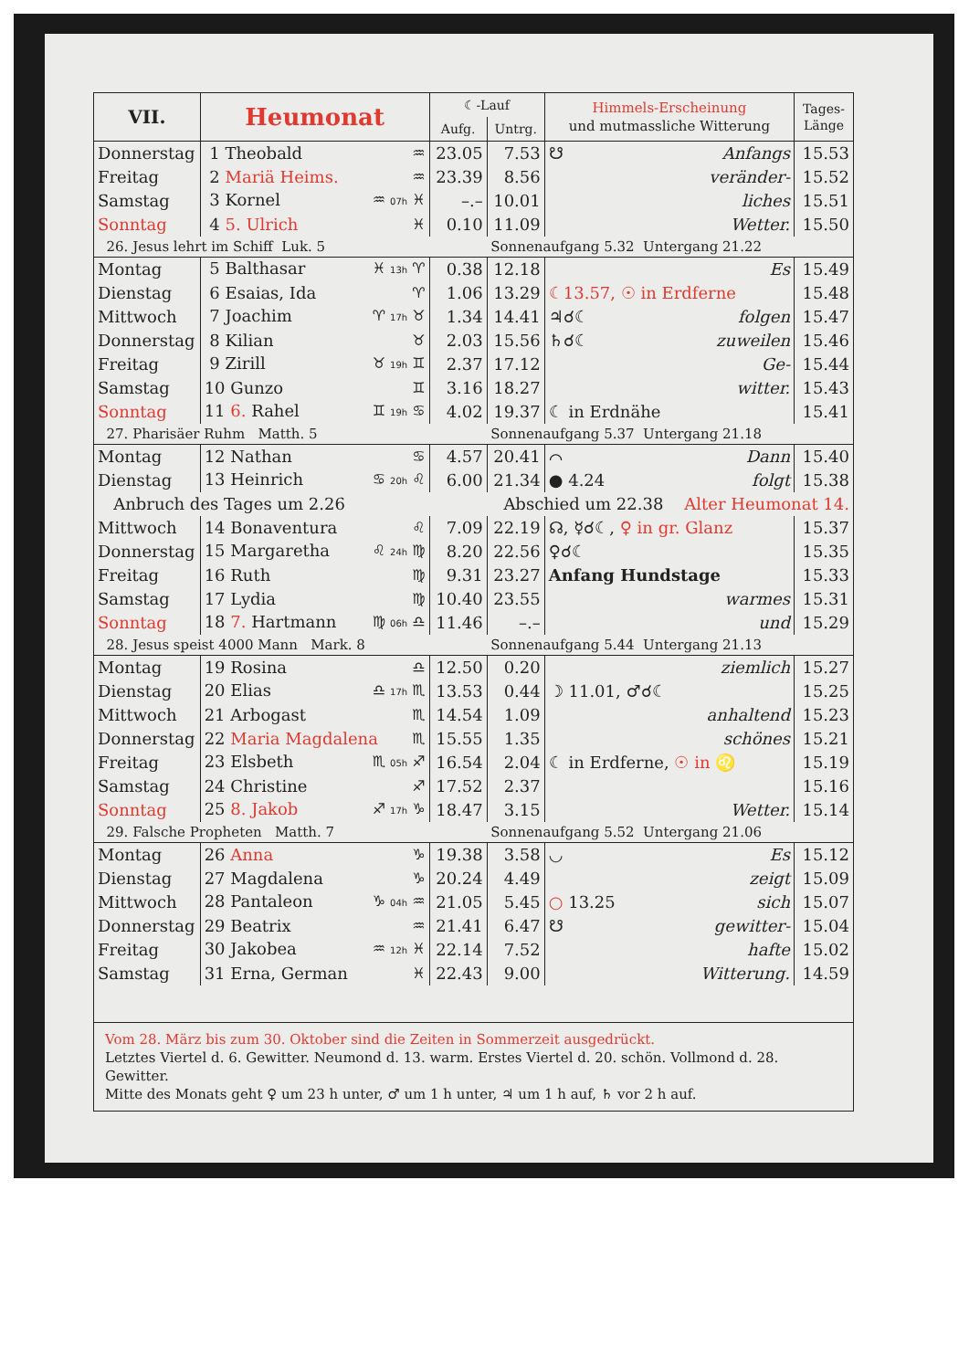| VII. | Heumonat | ☾-Lauf | | Himmels-Erscheinung und mutmassliche Witterung | Tages- Länge |
| --- | --- | --- | --- | --- | --- |
| | | Aufg. | Untrg. | | |
| Donnerstag | 1 Theobald ♒ | 23.05 | 7.53 | ☋ Anfangs | 15.53 |
| Freitag | 2 Mariä Heims. ♒ | 23.39 | 8.56 | veränder- | 15.52 |
| Samstag | 3 Kornel ♒ 07h ♓ | –.– | 10.01 | liches | 15.51 |
| Sonntag | 4 5. Ulrich ♓ | 0.10 | 11.09 | Wetter. | 15.50 |
| 26. Jesus lehrt im Schiff Luk. 5 | | | Sonnenaufgang 5.32 Untergang 21.22 | | |
| Montag | 5 Balthasar ♓ 13h ♈ | 0.38 | 12.18 | Es | 15.49 |
| Dienstag | 6 Esaias, Ida ♈ | 1.06 | 13.29 | ☾13.57, ☉ in Erdferne | 15.48 |
| Mittwoch | 7 Joachim ♈ 17h ♉ | 1.34 | 14.41 | ♃☌☾ folgen | 15.47 |
| Donnerstag | 8 Kilian ♉ | 2.03 | 15.56 | ♄☌☾ zuweilen | 15.46 |
| Freitag | 9 Zirill ♉ 19h ♊ | 2.37 | 17.12 | Ge- | 15.44 |
| Samstag | 10 Gunzo ♊ | 3.16 | 18.27 | witter. | 15.43 |
| Sonntag | 11 6. Rahel ♊ 19h ♋ | 4.02 | 19.37 | ☾ in Erdnähe | 15.41 |
| 27. Pharisäer Ruhm Matth. 5 | | | Sonnenaufgang 5.37 Untergang 21.18 | | |
| Montag | 12 Nathan ♋ | 4.57 | 20.41 | ⌒ Dann | 15.40 |
| Dienstag | 13 Heinrich ♋ 20h ♌ | 6.00 | 21.34 | ● 4.24 folgt | 15.38 |
| Anbruch des Tages um 2.26 | | | Abschied um 22.38 Alter Heumonat 14. | | |
| Mittwoch | 14 Bonaventura ♌ | 7.09 | 22.19 | ☊, ☿☌☾, ♀ in gr. Glanz | 15.37 |
| Donnerstag | 15 Margaretha ♌ 24h ♍ | 8.20 | 22.56 | ♀☌☾ | 15.35 |
| Freitag | 16 Ruth ♍ | 9.31 | 23.27 | Anfang Hundstage | 15.33 |
| Samstag | 17 Lydia ♍ | 10.40 | 23.55 | warmes | 15.31 |
| Sonntag | 18 7. Hartmann ♍ 06h ♎ | 11.46 | –.– | und | 15.29 |
| 28. Jesus speist 4000 Mann Mark. 8 | | | Sonnenaufgang 5.44 Untergang 21.13 | | |
| Montag | 19 Rosina ♎ | 12.50 | 0.20 | ziemlich | 15.27 |
| Dienstag | 20 Elias ♎ 17h ♏ | 13.53 | 0.44 | ☽ 11.01, ♂☌☾ | 15.25 |
| Mittwoch | 21 Arbogast ♏ | 14.54 | 1.09 | anhaltend | 15.23 |
| Donnerstag | 22 Maria Magdalena ♏ | 15.55 | 1.35 | schönes | 15.21 |
| Freitag | 23 Elsbeth ♏ 05h ♐ | 16.54 | 2.04 | ☾ in Erdferne, ☉ in ♌ | 15.19 |
| Samstag | 24 Christine ♐ | 17.52 | 2.37 | | 15.16 |
| Sonntag | 25 8. Jakob ♐ 17h ♑ | 18.47 | 3.15 | Wetter. | 15.14 |
| 29. Falsche Propheten Matth. 7 | | | Sonnenaufgang 5.52 Untergang 21.06 | | |
| Montag | 26 Anna ♑ | 19.38 | 3.58 | ◡ Es | 15.12 |
| Dienstag | 27 Magdalena ♑ | 20.24 | 4.49 | zeigt | 15.09 |
| Mittwoch | 28 Pantaleon ♑ 04h ♒ | 21.05 | 5.45 | ○ 13.25 sich | 15.07 |
| Donnerstag | 29 Beatrix ♒ | 21.41 | 6.47 | ☋ gewitter- | 15.04 |
| Freitag | 30 Jakobea ♒ 12h ♓ | 22.14 | 7.52 | hafte | 15.02 |
| Samstag | 31 Erna, German ♓ | 22.43 | 9.00 | Witterung. | 14.59 |
Vom 28. März bis zum 30. Oktober sind die Zeiten in Sommerzeit ausgedrückt.
Letztes Viertel d. 6. Gewitter. Neumond d. 13. warm. Erstes Viertel d. 20. schön. Vollmond d. 28. Gewitter.
Mitte des Monats geht ♀ um 23 h unter, ♂ um 1 h unter, ♃ um 1 h auf, ♄ vor 2 h auf.